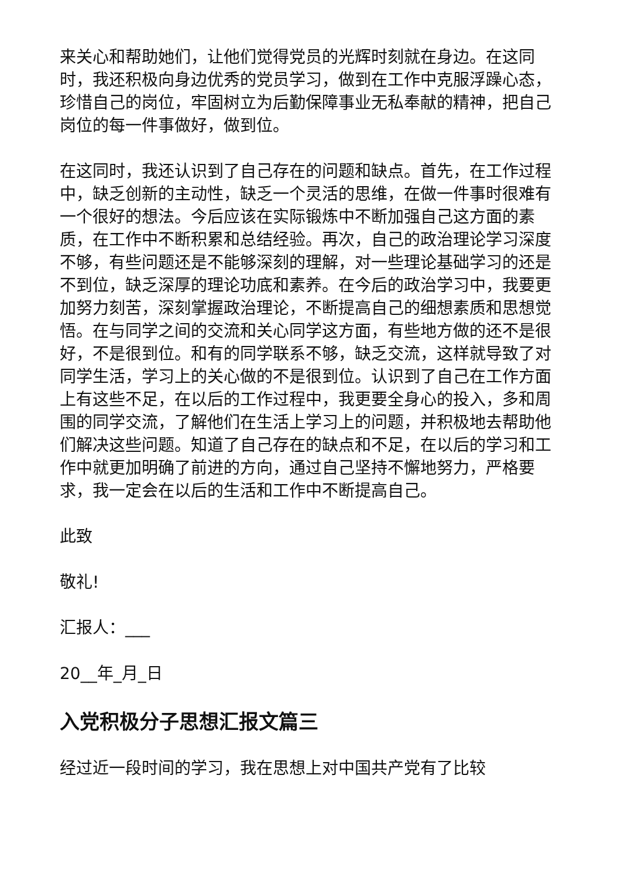来关心和帮助她们，让他们觉得党员的光辉时刻就在身边。在这同时，我还积极向身边优秀的党员学习，做到在工作中克服浮躁心态，珍惜自己的岗位，牢固树立为后勤保障事业无私奉献的精神，把自己岗位的每一件事做好，做到位。
在这同时，我还认识到了自己存在的问题和缺点。首先，在工作过程中，缺乏创新的主动性，缺乏一个灵活的思维，在做一件事时很难有一个很好的想法。今后应该在实际锻炼中不断加强自己这方面的素质，在工作中不断积累和总结经验。再次，自己的政治理论学习深度不够，有些问题还是不能够深刻的理解，对一些理论基础学习的还是不到位，缺乏深厚的理论功底和素养。在今后的政治学习中，我要更加努力刻苦，深刻掌握政治理论，不断提高自己的细想素质和思想觉悟。在与同学之间的交流和关心同学这方面，有些地方做的还不是很好，不是很到位。和有的同学联系不够，缺乏交流，这样就导致了对同学生活，学习上的关心做的不是很到位。认识到了自己在工作方面上有这些不足，在以后的工作过程中，我更要全身心的投入，多和周围的同学交流，了解他们在生活上学习上的问题，并积极地去帮助他们解决这些问题。知道了自己存在的缺点和不足，在以后的学习和工作中就更加明确了前进的方向，通过自己坚持不懈地努力，严格要求，我一定会在以后的生活和工作中不断提高自己。
此致
敬礼!
汇报人：___
20__年_月_日
入党积极分子思想汇报文篇三
经过近一段时间的学习，我在思想上对中国共产党有了比较